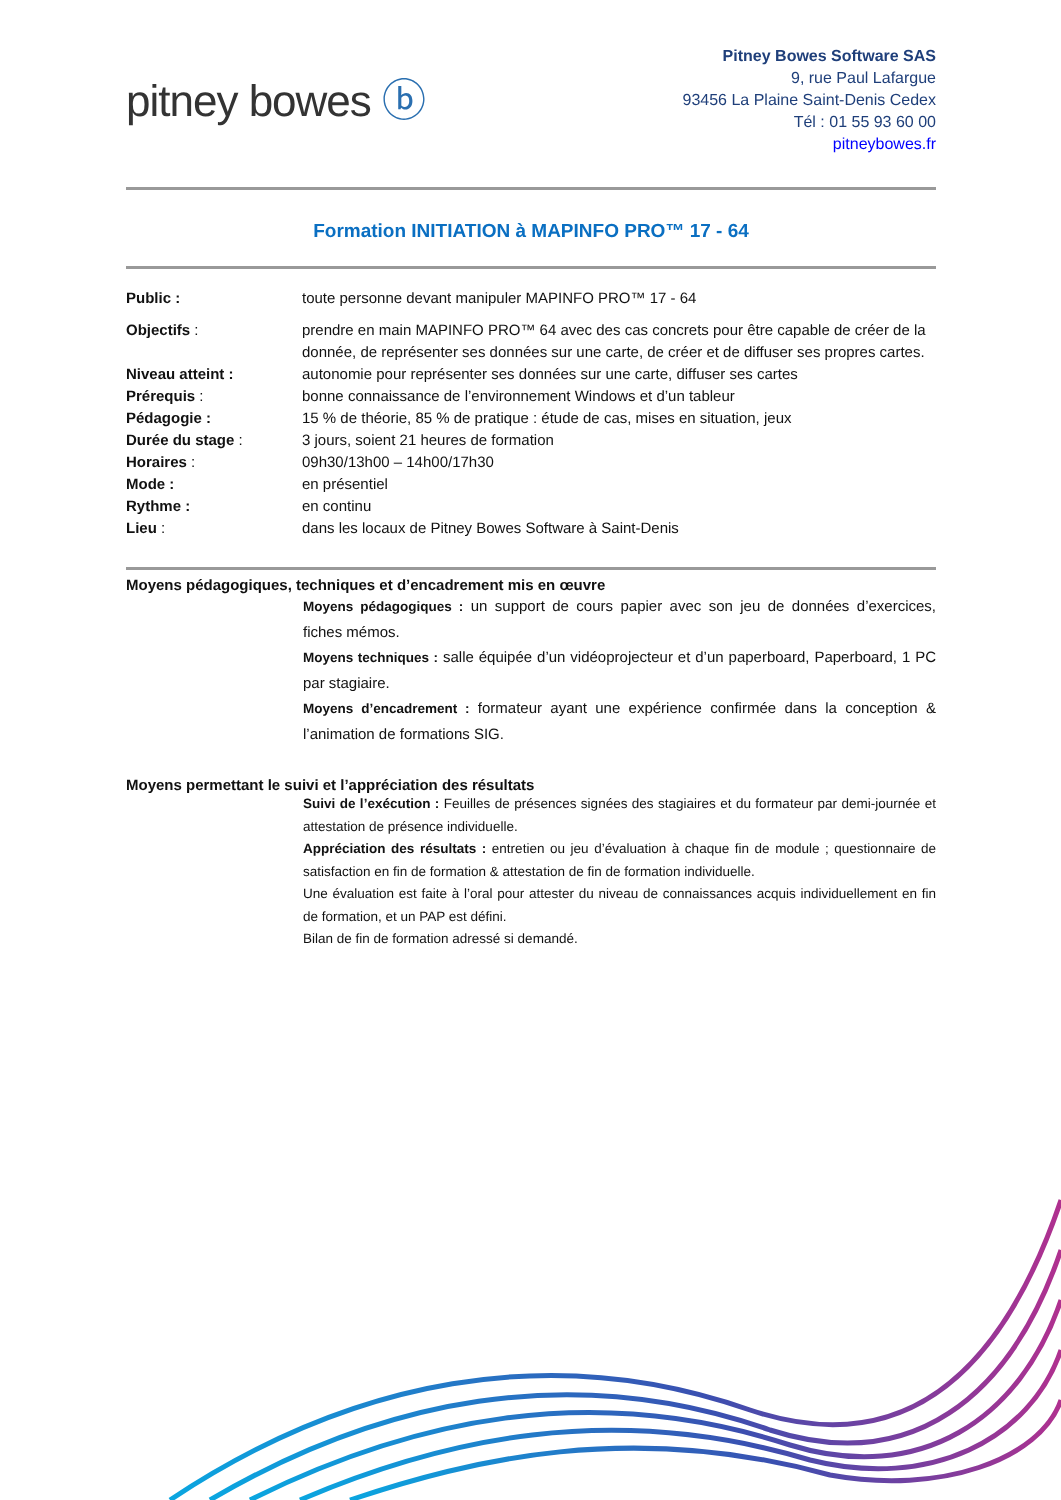pitney bowes ⓑ
Pitney Bowes Software SAS
9, rue Paul Lafargue
93456 La Plaine Saint-Denis Cedex
Tél : 01 55 93 60 00
pitneybowes.fr
Formation INITIATION à MAPINFO PRO™ 17 - 64
Public : toute personne devant manipuler MAPINFO PRO™ 17 - 64
Objectifs : prendre en main MAPINFO PRO™ 64 avec des cas concrets pour être capable de créer de la donnée, de représenter ses données sur une carte, de créer et de diffuser ses propres cartes.
Niveau atteint : autonomie pour représenter ses données sur une carte, diffuser ses cartes
Prérequis : bonne connaissance de l’environnement Windows et d’un tableur
Pédagogie : 15 % de théorie, 85 % de pratique : étude de cas, mises en situation, jeux
Durée du stage : 3 jours, soient 21 heures de formation
Horaires : 09h30/13h00 – 14h00/17h30
Mode : en présentiel
Rythme : en continu
Lieu : dans les locaux de Pitney Bowes Software à Saint-Denis
Moyens pédagogiques, techniques et d’encadrement mis en œuvre
Moyens pédagogiques : un support de cours papier avec son jeu de données d’exercices, fiches mémos.
Moyens techniques : salle équipée d’un vidéoprojecteur et d’un paperboard, Paperboard, 1 PC par stagiaire.
Moyens d’encadrement : formateur ayant une expérience confirmée dans la conception & l’animation de formations SIG.
Moyens permettant le suivi et l’appréciation des résultats
Suivi de l’exécution : Feuilles de présences signées des stagiaires et du formateur par demi-journée et attestation de présence individuelle.
Appréciation des résultats : entretien ou jeu d’évaluation à chaque fin de module ; questionnaire de satisfaction en fin de formation & attestation de fin de formation individuelle.
Une évaluation est faite à l’oral pour attester du niveau de connaissances acquis individuellement en fin de formation, et un PAP est défini.
Bilan de fin de formation adressé si demandé.